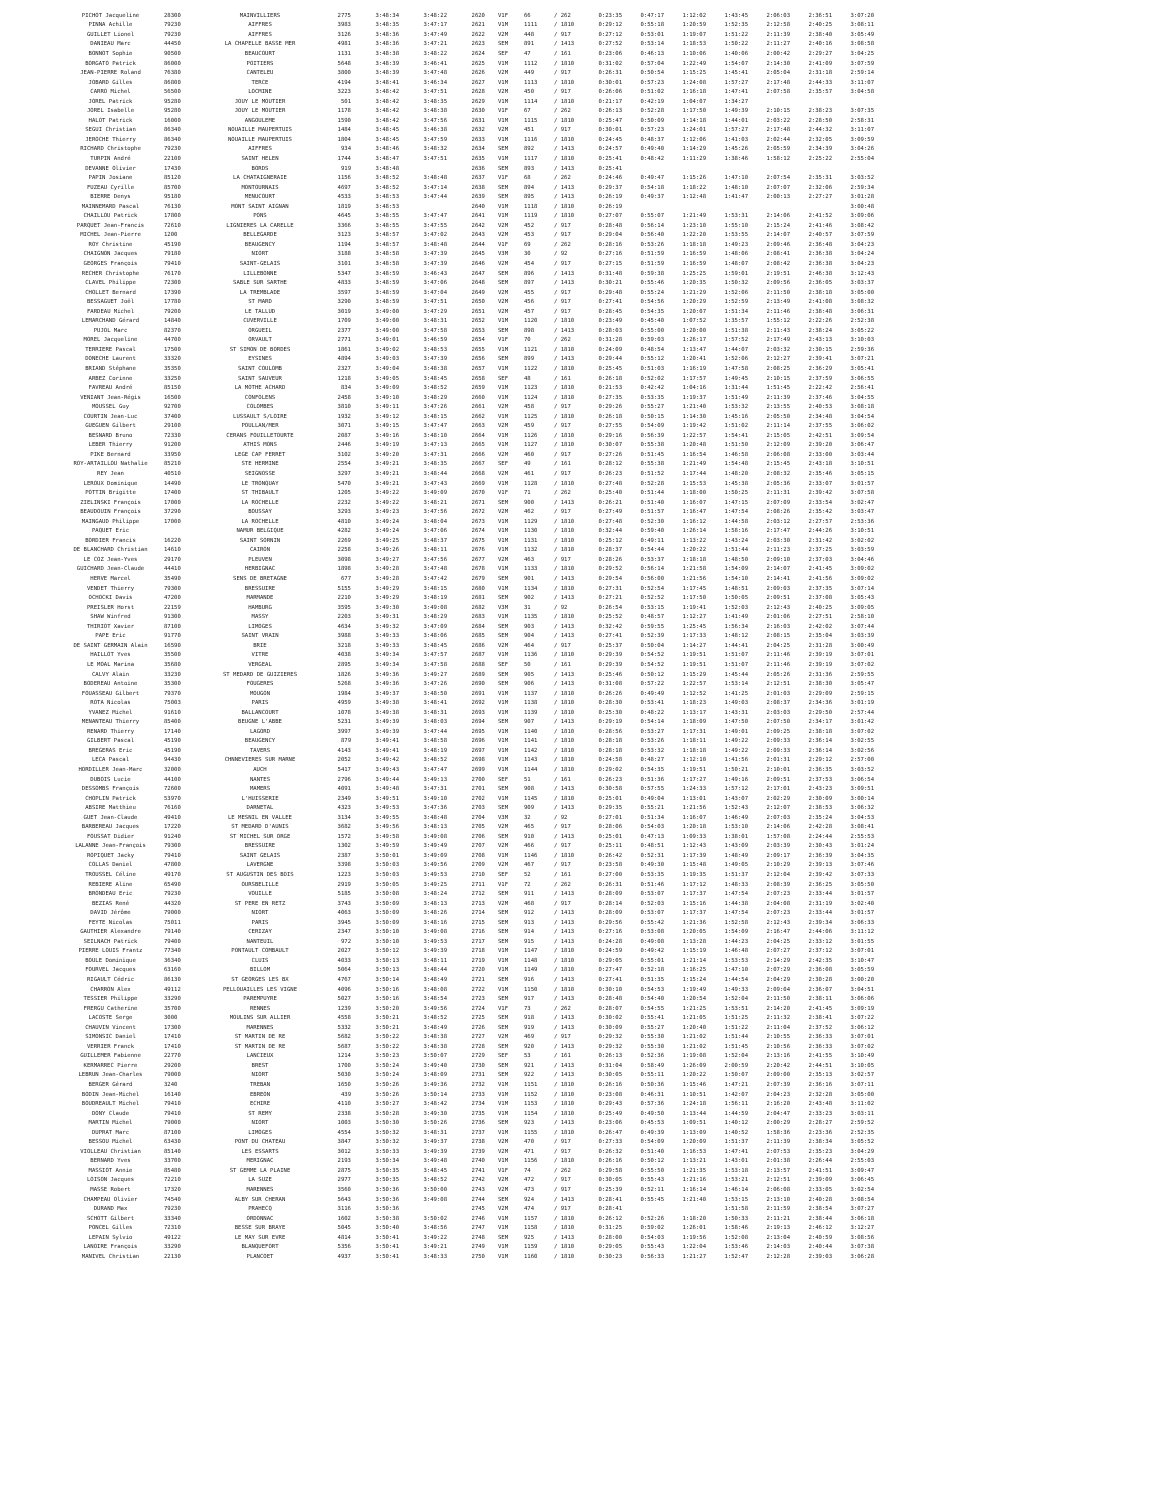| PICHOT Jacqueline | 28300 | MAINVILLIERS | 2775 | 3:48:34 | 3:48:22 | 2620 | V1F | 66 | / 262 | 0:23:35 | 0:47:17 | 1:12:02 | 1:43:45 | 2:06:03 | 2:36:51 | 3:07:20 |
| PINNA Achille | 79230 | AIFFRES | 3983 | 3:48:35 | 3:47:17 | 2621 | V1M | 1111 | / 1810 | 0:29:12 | 0:55:18 | 1:20:59 | 1:52:35 | 2:12:58 | 2:40:25 | 3:08:11 |
| GUILLET Lionel | 79230 | AIFFRES | 3126 | 3:48:36 | 3:47:49 | 2622 | V2M | 448 | / 917 | 0:27:12 | 0:53:01 | 1:19:07 | 1:51:22 | 2:11:39 | 2:38:40 | 3:05:49 |
| DANIEAU Marc | 44450 | LA CHAPELLE BASSE MER | 4981 | 3:48:36 | 3:47:21 | 2623 | SEM | 891 | / 1413 | 0:27:52 | 0:53:14 | 1:18:53 | 1:50:22 | 2:11:27 | 2:40:16 | 3:08:58 |
| BONNOT Sophie | 90500 | BEAUCOURT | 1131 | 3:48:38 | 3:48:22 | 2624 | SEF | 47 | / 161 | 0:23:06 | 0:46:13 | 1:10:06 | 1:40:06 | 2:00:42 | 2:29:27 | 3:04:25 |
| BORGATO Patrick | 86000 | POITIERS | 5648 | 3:48:39 | 3:46:41 | 2625 | V1M | 1112 | / 1810 | 0:31:02 | 0:57:04 | 1:22:49 | 1:54:07 | 2:14:30 | 2:41:09 | 3:07:59 |
| JEAN-PIERRE Roland | 76380 | CANTELEU | 3800 | 3:48:39 | 3:47:48 | 2626 | V2M | 449 | / 917 | 0:26:31 | 0:50:54 | 1:15:25 | 1:45:41 | 2:05:04 | 2:31:18 | 2:59:14 |
| JOBARD Gilles | 86800 | TERCE | 4194 | 3:48:41 | 3:46:34 | 2627 | V1M | 1113 | / 1810 | 0:30:01 | 0:57:23 | 1:24:08 | 1:57:27 | 2:17:48 | 2:44:33 | 3:11:07 |
| CARRO Michel | 56500 | LOCMINE | 3223 | 3:48:42 | 3:47:51 | 2628 | V2M | 450 | / 917 | 0:26:06 | 0:51:02 | 1:16:18 | 1:47:41 | 2:07:58 | 2:35:57 | 3:04:58 |
| JOREL Patrick | 95280 | JOUY LE MOUTIER | 501 | 3:48:42 | 3:48:35 | 2629 | V1M | 1114 | / 1810 | 0:21:17 | 0:42:19 | 1:04:07 | 1:34:27 | | | |
| JOREL Isabelle | 95280 | JOUY LE MOUTIER | 1178 | 3:48:42 | 3:48:38 | 2630 | V1F | 67 | / 262 | 0:26:13 | 0:52:28 | 1:17:50 | 1:49:39 | 2:10:15 | 2:38:23 | 3:07:35 |
| HALOT Patrick | 16000 | ANGOULEME | 1590 | 3:48:42 | 3:47:56 | 2631 | V1M | 1115 | / 1810 | 0:25:47 | 0:50:09 | 1:14:18 | 1:44:01 | 2:03:22 | 2:28:50 | 2:58:31 |
| SEGUI Christian | 86340 | NOUAILLE MAUPERTUIS | 1484 | 3:48:45 | 3:46:38 | 2632 | V2M | 451 | / 917 | 0:30:01 | 0:57:23 | 1:24:01 | 1:57:27 | 2:17:48 | 2:44:32 | 3:11:07 |
| JEROCHE Thierry | 86340 | NOUAILLE MAUPERTUIS | 1804 | 3:48:45 | 3:47:59 | 2633 | V1M | 1116 | / 1810 | 0:24:45 | 0:48:37 | 1:12:06 | 1:41:03 | 2:02:44 | 2:32:05 | 3:09:59 |
| RICHARD Christophe | 79230 | AIFFRES | 934 | 3:48:46 | 3:48:32 | 2634 | SEM | 892 | / 1413 | 0:24:57 | 0:49:40 | 1:14:29 | 1:45:26 | 2:05:59 | 2:34:39 | 3:04:26 |
| TURPIN André | 22100 | SAINT HELEN | 1744 | 3:48:47 | 3:47:51 | 2635 | V1M | 1117 | / 1810 | 0:25:41 | 0:48:42 | 1:11:29 | 1:38:46 | 1:58:12 | 2:25:22 | 2:55:04 |
| DEVANNE Olivier | 17430 | BORDS | 919 | 3:48:48 | | 2636 | SEM | 893 | / 1413 | 0:25:41 | | | | | | |
| PAPIN Josiane | 85120 | LA CHATAIGNERAIE | 1156 | 3:48:52 | 3:48:48 | 2637 | V1F | 68 | / 262 | 0:24:46 | 0:49:47 | 1:15:26 | 1:47:10 | 2:07:54 | 2:35:31 | 3:03:52 |
| FUZEAU Cyrille | 85700 | MONTOURNAIS | 4697 | 3:48:52 | 3:47:14 | 2638 | SEM | 894 | / 1413 | 0:29:37 | 0:54:18 | 1:18:22 | 1:48:10 | 2:07:07 | 2:32:06 | 2:59:34 |
| BIERRE Denys | 95180 | MENUCOURT | 4533 | 3:48:53 | 3:47:44 | 2639 | SEM | 895 | / 1413 | 0:26:19 | 0:49:37 | 1:12:48 | 1:41:47 | 2:00:13 | 2:27:27 | 3:01:28 |
| MAINNEMARD Pascal | 76130 | MONT SAINT AIGNAN | 1819 | 3:48:53 | | 2640 | V1M | 1118 | / 1810 | 0:26:19 | | | | | | 3:00:48 |
| CHAILLOU Patrick | 17800 | PONS | 4645 | 3:48:55 | 3:47:47 | 2641 | V1M | 1119 | / 1810 | 0:27:07 | 0:55:07 | 1:21:49 | 1:53:31 | 2:14:06 | 2:41:52 | 3:09:06 |
| PARQUET Jean-Francis | 72610 | LIGNIERES LA CARELLE | 3366 | 3:48:55 | 3:47:55 | 2642 | V2M | 452 | / 917 | 0:28:48 | 0:56:14 | 1:23:10 | 1:55:10 | 2:15:24 | 2:41:46 | 3:08:42 |
| MICHEL Jean-Pierre | 1200 | BELLEGARDE | 3123 | 3:48:57 | 3:47:02 | 2643 | V2M | 453 | / 917 | 0:29:04 | 0:56:40 | 1:22:20 | 1:53:55 | 2:14:07 | 2:40:57 | 3:07:59 |
| ROY Christine | 45190 | BEAUGENCY | 1194 | 3:48:57 | 3:48:48 | 2644 | V1F | 69 | / 262 | 0:28:16 | 0:53:26 | 1:18:18 | 1:49:23 | 2:09:46 | 2:36:48 | 3:04:23 |
| CHAIGNON Jacques | 79180 | NIORT | 3188 | 3:48:58 | 3:47:39 | 2645 | V3M | 30 | / 92 | 0:27:16 | 0:51:59 | 1:16:59 | 1:48:06 | 2:08:41 | 2:36:38 | 3:04:24 |
| GEORGES François | 79410 | SAINT-GELAIS | 3101 | 3:48:58 | 3:47:39 | 2646 | V2M | 454 | / 917 | 0:27:15 | 0:51:59 | 1:16:59 | 1:48:07 | 2:08:42 | 2:36:38 | 3:04:23 |
| RECHER Christophe | 76170 | LILLEBONNE | 5347 | 3:48:59 | 3:46:43 | 2647 | SEM | 896 | / 1413 | 0:31:48 | 0:59:38 | 1:25:25 | 1:59:01 | 2:19:51 | 2:46:38 | 3:12:43 |
| CLAVEL Philippe | 72300 | SABLE SUR SARTHE | 4833 | 3:48:59 | 3:47:06 | 2648 | SEM | 897 | / 1413 | 0:30:21 | 0:55:46 | 1:20:35 | 1:50:32 | 2:09:56 | 2:36:05 | 3:03:37 |
| CHOLLET Bernard | 17390 | LA TREMBLADE | 3597 | 3:48:59 | 3:47:04 | 2649 | V2M | 455 | / 917 | 0:29:48 | 0:55:24 | 1:21:29 | 1:52:06 | 2:11:50 | 2:38:18 | 3:05:00 |
| BESSAGUET Joël | 17780 | ST MARD | 3290 | 3:48:59 | 3:47:51 | 2650 | V2M | 456 | / 917 | 0:27:41 | 0:54:56 | 1:20:29 | 1:52:59 | 2:13:49 | 2:41:08 | 3:08:32 |
| FARDEAU Michel | 79200 | LE TALLUD | 3019 | 3:49:00 | 3:47:29 | 2651 | V2M | 457 | / 917 | 0:28:45 | 0:54:35 | 1:20:07 | 1:51:34 | 2:11:46 | 2:38:48 | 3:06:31 |
| LEMARCHAND Gérard | 14840 | CUVERVILLE | 1709 | 3:49:00 | 3:48:31 | 2652 | V1M | 1120 | / 1810 | 0:23:49 | 0:45:40 | 1:07:52 | 1:35:57 | 1:55:12 | 2:22:26 | 2:52:38 |
| PUJOL Marc | 82370 | ORGUEIL | 2377 | 3:49:00 | 3:47:58 | 2653 | SEM | 898 | / 1413 | 0:28:03 | 0:55:00 | 1:20:00 | 1:51:38 | 2:11:43 | 2:38:24 | 3:05:22 |
| MOREL Jacqueline | 44700 | ORVAULT | 2771 | 3:49:01 | 3:46:59 | 2654 | V1F | 70 | / 262 | 0:31:28 | 0:59:03 | 1:26:17 | 1:57:52 | 2:17:49 | 2:43:13 | 3:10:03 |
| TERRIERE Pascal | 17500 | ST SIMON DE BORDES | 1861 | 3:49:02 | 3:48:53 | 2655 | V1M | 1121 | / 1810 | 0:24:09 | 0:48:54 | 1:13:47 | 1:44:07 | 2:03:32 | 2:30:15 | 2:59:36 |
| DONECHE Laurent | 33320 | EYSINES | 4894 | 3:49:03 | 3:47:39 | 2656 | SEM | 899 | / 1413 | 0:29:44 | 0:55:12 | 1:20:41 | 1:52:06 | 2:12:27 | 2:39:41 | 3:07:21 |
| BRIAND Stéphane | 35350 | SAINT COULOMB | 2327 | 3:49:04 | 3:48:38 | 2657 | V1M | 1122 | / 1810 | 0:25:45 | 0:51:03 | 1:16:19 | 1:47:58 | 2:08:25 | 2:36:29 | 3:05:41 |
| ARBEZ Corinne | 33250 | SAINT SAUVEUR | 1218 | 3:49:05 | 3:48:45 | 2658 | SEF | 48 | / 161 | 0:26:18 | 0:52:02 | 1:17:57 | 1:49:45 | 2:10:15 | 2:37:59 | 3:06:55 |
| FAVREAU André | 85150 | LA MOTHE ACHARD | 834 | 3:49:09 | 3:48:52 | 2659 | V1M | 1123 | / 1810 | 0:21:53 | 0:42:42 | 1:04:16 | 1:31:44 | 1:51:45 | 2:22:42 | 2:56:41 |
| VENIANT Jean-Régis | 16500 | CONFOLENS | 2458 | 3:49:10 | 3:48:29 | 2660 | V1M | 1124 | / 1810 | 0:27:35 | 0:53:35 | 1:19:37 | 1:51:49 | 2:11:39 | 2:37:46 | 3:04:55 |
| MOUSSEL Guy | 92700 | COLOMBES | 3810 | 3:49:11 | 3:47:26 | 2661 | V2M | 458 | / 917 | 0:29:26 | 0:55:27 | 1:21:40 | 1:53:32 | 2:13:55 | 2:40:53 | 3:08:18 |
| COURTIN Jean-Luc | 37400 | LUSSAULT S/LOIRE | 1932 | 3:49:12 | 3:48:15 | 2662 | V1M | 1125 | / 1810 | 0:26:18 | 0:50:15 | 1:14:30 | 1:45:16 | 2:05:50 | 2:34:48 | 3:04:54 |
| GUEGUEN Gilbert | 29100 | POULLAN/MER | 3071 | 3:49:15 | 3:47:47 | 2663 | V2M | 459 | / 917 | 0:27:55 | 0:54:09 | 1:19:42 | 1:51:02 | 2:11:14 | 2:37:55 | 3:06:02 |
| BESNARD Bruno | 72330 | CERANS FOUILLETOURTE | 2087 | 3:49:16 | 3:48:10 | 2664 | V1M | 1126 | / 1810 | 0:29:16 | 0:56:39 | 1:22:57 | 1:54:41 | 2:15:05 | 2:42:51 | 3:09:54 |
| LEBER Thierry | 91200 | ATHIS MONS | 2446 | 3:49:19 | 3:47:13 | 2665 | V1M | 1127 | / 1810 | 0:30:07 | 0:55:38 | 1:20:48 | 1:51:50 | 2:12:09 | 2:39:20 | 3:06:47 |
| PIKE Bernard | 33950 | LEGE CAP FERRET | 3102 | 3:49:20 | 3:47:31 | 2666 | V2M | 460 | / 917 | 0:27:26 | 0:51:45 | 1:16:54 | 1:46:58 | 2:06:08 | 2:33:00 | 3:03:44 |
| ROY-ARTAILLOU Nathalie | 85210 | STE HERMINE | 2554 | 3:49:21 | 3:48:35 | 2667 | SEF | 49 | / 161 | 0:28:12 | 0:55:38 | 1:21:49 | 1:54:48 | 2:15:45 | 2:43:18 | 3:10:51 |
| REY Jean | 40510 | SEIGNOSSE | 3297 | 3:49:21 | 3:48:44 | 2668 | V2M | 461 | / 917 | 0:26:23 | 0:51:52 | 1:17:44 | 1:48:20 | 2:08:32 | 2:35:46 | 3:05:15 |
| LEROUX Dominique | 14490 | LE TRONQUAY | 5470 | 3:49:21 | 3:47:43 | 2669 | V1M | 1128 | / 1810 | 0:27:48 | 0:52:28 | 1:15:53 | 1:45:38 | 2:05:36 | 2:33:07 | 3:01:57 |
| POTTIN Brigitte | 17400 | ST THIBAULT | 1205 | 3:49:22 | 3:49:09 | 2670 | V1F | 71 | / 262 | 0:25:40 | 0:51:44 | 1:18:00 | 1:50:25 | 2:11:31 | 2:39:42 | 3:07:58 |
| ZIELINSKI François | 17000 | LA ROCHELLE | 2232 | 3:49:22 | 3:48:21 | 2671 | SEM | 900 | / 1413 | 0:26:21 | 0:51:40 | 1:16:07 | 1:47:15 | 2:07:09 | 2:33:54 | 3:02:47 |
| BEAUDOUIN François | 37290 | BOUSSAY | 3293 | 3:49:23 | 3:47:56 | 2672 | V2M | 462 | / 917 | 0:27:49 | 0:51:57 | 1:16:47 | 1:47:54 | 2:08:26 | 2:35:42 | 3:03:47 |
| MAINGAUD Philippe | 17000 | LA ROCHELLE | 4810 | 3:49:24 | 3:48:04 | 2673 | V1M | 1129 | / 1810 | 0:27:48 | 0:52:30 | 1:16:12 | 1:44:58 | 2:03:12 | 2:27:57 | 2:53:36 |
| PAQUET Eric | | NAMUR BELGIQUE | 4282 | 3:49:24 | 3:47:06 | 2674 | V1M | 1130 | / 1810 | 0:32:44 | 0:59:40 | 1:26:14 | 1:58:16 | 2:17:47 | 2:44:26 | 3:10:51 |
| BORDIER Francis | 16220 | SAINT SORNIN | 2269 | 3:49:25 | 3:48:37 | 2675 | V1M | 1131 | / 1810 | 0:25:12 | 0:49:11 | 1:13:22 | 1:43:24 | 2:03:30 | 2:31:42 | 3:02:02 |
| DE BLANCHARD Christian | 14610 | CAIRON | 2258 | 3:49:26 | 3:48:11 | 2676 | V1M | 1132 | / 1810 | 0:28:37 | 0:54:44 | 1:20:22 | 1:51:44 | 2:11:23 | 2:37:25 | 3:03:59 |
| LE COZ Jean-Yves | 29170 | PLEUVEN | 3098 | 3:49:27 | 3:47:56 | 2677 | V2M | 463 | / 917 | 0:28:26 | 0:53:37 | 1:18:18 | 1:48:50 | 2:09:10 | 2:37:03 | 3:04:46 |
| GUICHARD Jean-Claude | 44410 | HERBIGNAC | 1898 | 3:49:28 | 3:47:48 | 2678 | V1M | 1133 | / 1810 | 0:29:52 | 0:56:14 | 1:21:58 | 1:54:09 | 2:14:07 | 2:41:45 | 3:09:02 |
| HERVE Marcel | 35490 | SENS DE BRETAGNE | 677 | 3:49:28 | 3:47:42 | 2679 | SEM | 901 | / 1413 | 0:29:54 | 0:56:00 | 1:21:56 | 1:54:10 | 2:14:41 | 2:41:56 | 3:09:02 |
| VENDET Thierry | 79300 | BRESSUIRE | 5155 | 3:49:29 | 3:48:15 | 2680 | V1M | 1134 | / 1810 | 0:27:31 | 0:52:54 | 1:17:45 | 1:48:51 | 2:09:03 | 2:37:35 | 3:07:14 |
| OCHOCKI Davis | 47200 | MARMANDE | 2210 | 3:49:29 | 3:48:19 | 2681 | SEM | 902 | / 1413 | 0:27:21 | 0:52:52 | 1:17:50 | 1:50:05 | 2:09:51 | 2:37:08 | 3:05:43 |
| PREISLER Horst | 22159 | HAMBURG | 3595 | 3:49:30 | 3:49:08 | 2682 | V3M | 31 | / 92 | 0:26:54 | 0:53:15 | 1:19:41 | 1:52:03 | 2:12:43 | 2:40:25 | 3:09:05 |
| SHAW Winfred | 91300 | MASSY | 2203 | 3:49:31 | 3:48:29 | 2683 | V1M | 1135 | / 1810 | 0:25:52 | 0:48:57 | 1:12:27 | 1:41:49 | 2:01:06 | 2:27:51 | 2:58:10 |
| THIRIOT Xavier | 87100 | LIMOGES | 4634 | 3:49:32 | 3:47:09 | 2684 | SEM | 903 | / 1413 | 0:32:42 | 0:59:55 | 1:25:45 | 1:56:34 | 2:16:03 | 2:42:02 | 3:07:44 |
| PAPE Eric | 91770 | SAINT VRAIN | 3988 | 3:49:33 | 3:48:06 | 2685 | SEM | 904 | / 1413 | 0:27:41 | 0:52:39 | 1:17:33 | 1:48:12 | 2:08:15 | 2:35:04 | 3:03:39 |
| DE SAINT GERMAIN Alain | 16590 | BRIE | 3218 | 3:49:33 | 3:48:45 | 2686 | V2M | 464 | / 917 | 0:25:37 | 0:50:04 | 1:14:27 | 1:44:41 | 2:04:25 | 2:31:28 | 3:00:49 |
| HAILLOT Yves | 35500 | VITRE | 4038 | 3:49:34 | 3:47:57 | 2687 | V1M | 1136 | / 1810 | 0:29:39 | 0:54:52 | 1:19:51 | 1:51:07 | 2:11:46 | 2:39:19 | 3:07:01 |
| LE MOAL Marina | 35680 | VERGEAL | 2895 | 3:49:34 | 3:47:58 | 2688 | SEF | 50 | / 161 | 0:29:39 | 0:54:52 | 1:19:51 | 1:51:07 | 2:11:46 | 2:39:19 | 3:07:02 |
| CALVY Alain | 33230 | ST MEDARD DE GUIZIERES | 1826 | 3:49:36 | 3:49:27 | 2689 | SEM | 905 | / 1413 | 0:25:46 | 0:50:12 | 1:15:29 | 1:45:44 | 2:05:26 | 2:31:36 | 2:59:55 |
| BODEREAU Antoine | 35300 | FOUGERES | 5268 | 3:49:36 | 3:47:26 | 2690 | SEM | 906 | / 1413 | 0:31:08 | 0:57:22 | 1:22:57 | 1:53:14 | 2:12:51 | 2:38:30 | 3:05:47 |
| FOUASSEAU Gilbert | 79370 | MOUGON | 1984 | 3:49:37 | 3:48:50 | 2691 | V1M | 1137 | / 1810 | 0:26:26 | 0:49:49 | 1:12:52 | 1:41:25 | 2:01:03 | 2:29:09 | 2:59:15 |
| ROTA Nicolas | 75003 | PARIS | 4959 | 3:49:38 | 3:48:41 | 2692 | V1M | 1138 | / 1810 | 0:28:30 | 0:53:41 | 1:18:23 | 1:49:03 | 2:08:37 | 2:34:36 | 3:01:19 |
| YVANEZ Michel | 91610 | BALLANCOURT | 1078 | 3:49:38 | 3:48:31 | 2693 | V1M | 1139 | / 1810 | 0:25:30 | 0:48:22 | 1:13:17 | 1:43:31 | 2:03:03 | 2:29:50 | 2:57:44 |
| MENANTEAU Thierry | 85400 | BEUGNE L'ABBE | 5231 | 3:49:39 | 3:48:03 | 2694 | SEM | 907 | / 1413 | 0:29:19 | 0:54:14 | 1:18:09 | 1:47:50 | 2:07:50 | 2:34:17 | 3:01:42 |
| RENARD Thierry | 17140 | LAGORD | 3997 | 3:49:39 | 3:47:44 | 2695 | V1M | 1140 | / 1810 | 0:28:56 | 0:53:27 | 1:17:31 | 1:49:01 | 2:09:25 | 2:38:18 | 3:07:02 |
| GILBERT Pascal | 45190 | BEAUGENCY | 879 | 3:49:41 | 3:48:58 | 2696 | V1M | 1141 | / 1810 | 0:28:18 | 0:53:26 | 1:18:11 | 1:49:22 | 2:09:33 | 2:36:14 | 3:02:55 |
| BREGERAS Eric | 45190 | TAVERS | 4143 | 3:49:41 | 3:48:19 | 2697 | V1M | 1142 | / 1810 | 0:28:18 | 0:53:32 | 1:18:18 | 1:49:22 | 2:09:33 | 2:36:14 | 3:02:56 |
| LECA Pascal | 94430 | CHNNEVIERES SUR MARNE | 2052 | 3:49:42 | 3:48:52 | 2698 | V1M | 1143 | / 1810 | 0:24:58 | 0:48:27 | 1:12:10 | 1:41:56 | 2:01:31 | 2:29:12 | 2:57:00 |
| HORDILLER Jean-Marc | 32000 | AUCH | 5417 | 3:49:43 | 3:47:47 | 2699 | V1M | 1144 | / 1810 | 0:29:02 | 0:54:35 | 1:19:51 | 1:50:21 | 2:10:01 | 2:36:35 | 3:03:52 |
| DUBOIS Lucie | 44100 | NANTES | 2796 | 3:49:44 | 3:49:13 | 2700 | SEF | 51 | / 161 | 0:26:23 | 0:51:36 | 1:17:27 | 1:49:16 | 2:09:51 | 2:37:53 | 3:06:54 |
| DESSOMBS François | 72600 | MAMERS | 4091 | 3:49:48 | 3:47:31 | 2701 | SEM | 908 | / 1413 | 0:30:58 | 0:57:55 | 1:24:33 | 1:57:12 | 2:17:01 | 2:43:23 | 3:09:51 |
| CHOPLIN Patrick | 53970 | L'HUISSERIE | 2349 | 3:49:51 | 3:49:10 | 2702 | V1M | 1145 | / 1810 | 0:25:01 | 0:49:04 | 1:13:01 | 1:43:07 | 2:02:29 | 2:30:09 | 3:00:14 |
| ABSIRE Matthieu | 76160 | DARNETAL | 4323 | 3:49:53 | 3:47:36 | 2703 | SEM | 909 | / 1413 | 0:29:35 | 0:55:21 | 1:21:56 | 1:52:43 | 2:12:07 | 2:38:53 | 3:06:32 |
| GUET Jean-Claude | 49410 | LE MESNIL EN VALLEE | 3134 | 3:49:55 | 3:48:48 | 2704 | V3M | 32 | / 92 | 0:27:01 | 0:51:34 | 1:16:07 | 1:46:49 | 2:07:03 | 2:35:24 | 3:04:53 |
| BARBEREAU Jacques | 17220 | ST MEDARD D'AUNIS | 3682 | 3:49:56 | 3:48:13 | 2705 | V2M | 465 | / 917 | 0:28:06 | 0:54:03 | 1:20:18 | 1:53:10 | 2:14:06 | 2:42:28 | 3:08:41 |
| FOUSSAT Didier | 91240 | ST MICHEL SUR ORGE | 1572 | 3:49:58 | 3:49:08 | 2706 | SEM | 910 | / 1413 | 0:25:01 | 0:47:13 | 1:09:33 | 1:38:01 | 1:57:08 | 2:24:44 | 2:55:53 |
| LALANNE Jean-François | 79300 | BRESSUIRE | 1302 | 3:49:59 | 3:49:49 | 2707 | V2M | 466 | / 917 | 0:25:11 | 0:48:51 | 1:12:43 | 1:43:09 | 2:03:39 | 2:30:43 | 3:01:24 |
| ROPIQUET Jacky | 79410 | SAINT GELAIS | 2387 | 3:50:01 | 3:49:09 | 2708 | V1M | 1146 | / 1810 | 0:26:42 | 0:52:31 | 1:17:39 | 1:48:49 | 2:09:17 | 2:36:39 | 3:04:35 |
| COLLAS Daniel | 47800 | LAVERGNE | 3398 | 3:50:03 | 3:49:56 | 2709 | V2M | 467 | / 917 | 0:23:58 | 0:49:30 | 1:15:48 | 1:49:05 | 2:10:29 | 2:39:13 | 3:07:46 |
| TROUSSEL Céline | 49170 | ST AUGUSTIN DES BOIS | 1223 | 3:50:03 | 3:49:53 | 2710 | SEF | 52 | / 161 | 0:27:00 | 0:53:35 | 1:19:35 | 1:51:37 | 2:12:04 | 2:39:42 | 3:07:33 |
| REBIERE Aline | 65490 | OURSBELILLE | 2919 | 3:50:05 | 3:49:25 | 2711 | V1F | 72 | / 262 | 0:26:31 | 0:51:46 | 1:17:12 | 1:48:33 | 2:08:39 | 2:36:25 | 3:05:50 |
| BRONDEAU Eric | 79230 | VOUILLE | 5185 | 3:50:08 | 3:48:24 | 2712 | SEM | 911 | / 1413 | 0:28:09 | 0:53:07 | 1:17:37 | 1:47:54 | 2:07:23 | 2:33:44 | 3:01:57 |
| BEZIAS René | 44320 | ST PERE EN RETZ | 3743 | 3:50:09 | 3:48:13 | 2713 | V2M | 468 | / 917 | 0:28:14 | 0:52:03 | 1:15:16 | 1:44:38 | 2:04:08 | 2:31:19 | 3:02:40 |
| DAVID Jérôme | 79000 | NIORT | 4063 | 3:50:09 | 3:48:26 | 2714 | SEM | 912 | / 1413 | 0:28:09 | 0:53:07 | 1:17:37 | 1:47:54 | 2:07:23 | 2:33:44 | 3:01:57 |
| FEYTE Nicolas | 75011 | PARIS | 3945 | 3:50:09 | 3:48:16 | 2715 | SEM | 913 | / 1413 | 0:29:56 | 0:55:42 | 1:21:36 | 1:52:58 | 2:12:43 | 2:39:34 | 3:06:33 |
| GAUTHIER Alexandre | 79140 | CERIZAY | 2347 | 3:50:10 | 3:49:08 | 2716 | SEM | 914 | / 1413 | 0:27:16 | 0:53:08 | 1:20:05 | 1:54:09 | 2:16:47 | 2:44:06 | 3:11:12 |
| SEILNACH Patrick | 79400 | NANTEUIL | 972 | 3:50:10 | 3:49:53 | 2717 | SEM | 915 | / 1413 | 0:24:28 | 0:49:08 | 1:13:28 | 1:44:23 | 2:04:25 | 2:33:12 | 3:01:55 |
| PIERRE LOUIS Frantz | 77340 | PONTAULT COMBAULT | 2027 | 3:50:12 | 3:49:39 | 2718 | V1M | 1147 | / 1810 | 0:24:59 | 0:49:42 | 1:15:19 | 1:46:48 | 2:07:27 | 2:37:12 | 3:07:01 |
| BOULE Dominique | 36340 | CLUIS | 4033 | 3:50:13 | 3:48:11 | 2719 | V1M | 1148 | / 1810 | 0:29:05 | 0:55:01 | 1:21:14 | 1:53:53 | 2:14:29 | 2:42:35 | 3:10:47 |
| FOURVEL Jacques | 63160 | BILLOM | 5064 | 3:50:13 | 3:48:44 | 2720 | V1M | 1149 | / 1810 | 0:27:47 | 0:52:18 | 1:16:25 | 1:47:10 | 2:07:29 | 2:36:08 | 3:05:59 |
| RIGAULT Cédric | 86130 | ST GEORGES LES BX | 4767 | 3:50:14 | 3:48:49 | 2721 | SEM | 916 | / 1413 | 0:27:41 | 0:51:35 | 1:15:24 | 1:44:54 | 2:04:29 | 2:30:28 | 3:00:20 |
| CHARRON Alex | 49112 | PELLOUAILLES LES VIGNE | 4096 | 3:50:16 | 3:48:08 | 2722 | V1M | 1150 | / 1810 | 0:30:10 | 0:54:53 | 1:19:49 | 1:49:33 | 2:09:04 | 2:36:07 | 3:04:51 |
| TESSIER Philippe | 33290 | PAREMPUYRE | 5027 | 3:50:16 | 3:48:54 | 2723 | SEM | 917 | / 1413 | 0:28:48 | 0:54:40 | 1:20:54 | 1:52:04 | 2:11:50 | 2:38:11 | 3:06:06 |
| FRERGU Catherine | 35700 | RENNES | 1239 | 3:50:20 | 3:49:56 | 2724 | V1F | 73 | / 262 | 0:28:07 | 0:54:55 | 1:21:25 | 1:53:51 | 2:14:20 | 2:41:45 | 3:09:19 |
| LACOSTE Serge | 3000 | MOULINS SUR ALLIER | 4558 | 3:50:21 | 3:48:52 | 2725 | SEM | 918 | / 1413 | 0:30:02 | 0:55:41 | 1:21:05 | 1:51:25 | 2:11:32 | 2:38:41 | 3:07:22 |
| CHAUVIN Vincent | 17300 | MARENNES | 5332 | 3:50:21 | 3:48:49 | 2726 | SEM | 919 | / 1413 | 0:30:09 | 0:55:27 | 1:20:40 | 1:51:22 | 2:11:04 | 2:37:52 | 3:06:12 |
| SIMONSIC Daniel | 17410 | ST MARTIN DE RE | 5682 | 3:50:22 | 3:48:38 | 2727 | V2M | 469 | / 917 | 0:29:32 | 0:55:30 | 1:21:02 | 1:51:44 | 2:10:55 | 2:36:33 | 3:07:01 |
| VERRIER Franck | 17410 | ST MARTIN DE RE | 5687 | 3:50:22 | 3:48:38 | 2728 | SEM | 920 | / 1413 | 0:29:32 | 0:55:30 | 1:21:02 | 1:51:45 | 2:10:56 | 2:36:33 | 3:07:02 |
| GUILLEMER Fabienne | 22770 | LANCIEUX | 1214 | 3:50:23 | 3:50:07 | 2729 | SEF | 53 | / 161 | 0:26:13 | 0:52:36 | 1:19:08 | 1:52:04 | 2:13:16 | 2:41:55 | 3:10:49 |
| KERMARREC Pierre | 29200 | BREST | 1700 | 3:50:24 | 3:49:40 | 2730 | SEM | 921 | / 1413 | 0:31:04 | 0:58:49 | 1:26:09 | 2:00:59 | 2:20:42 | 2:44:51 | 3:10:05 |
| LEBRUN Jean-Charles | 79000 | NIORT | 5030 | 3:50:24 | 3:48:09 | 2731 | SEM | 922 | / 1413 | 0:30:05 | 0:55:11 | 1:20:22 | 1:50:07 | 2:09:00 | 2:35:13 | 3:02:57 |
| BERGER Gérard | 3240 | TREBAN | 1650 | 3:50:26 | 3:49:36 | 2732 | V1M | 1151 | / 1810 | 0:26:16 | 0:50:36 | 1:15:46 | 1:47:21 | 2:07:39 | 2:36:16 | 3:07:11 |
| BODIN Jean-Michel | 16140 | EBREON | 439 | 3:50:26 | 3:50:14 | 2733 | V1M | 1152 | / 1810 | 0:23:08 | 0:46:31 | 1:10:51 | 1:42:07 | 2:04:23 | 2:32:28 | 3:05:00 |
| BOUDREAULT Michel | 79410 | ECHIRE | 4110 | 3:50:27 | 3:48:42 | 2734 | V1M | 1153 | / 1810 | 0:29:43 | 0:57:36 | 1:24:18 | 1:56:11 | 2:16:20 | 2:43:48 | 3:11:02 |
| DONY Claude | 79410 | ST REMY | 2338 | 3:50:28 | 3:49:30 | 2735 | V1M | 1154 | / 1810 | 0:25:49 | 0:49:50 | 1:13:44 | 1:44:59 | 2:04:47 | 2:33:23 | 3:03:11 |
| MARTIN Michel | 79000 | NIORT | 1003 | 3:50:30 | 3:50:26 | 2736 | SEM | 923 | / 1413 | 0:23:06 | 0:45:53 | 1:09:51 | 1:40:12 | 2:00:29 | 2:28:27 | 2:59:52 |
| DUPRAT Marc | 87100 | LIMOGES | 4554 | 3:50:32 | 3:48:31 | 2737 | V1M | 1155 | / 1810 | 0:26:47 | 0:49:39 | 1:13:09 | 1:40:52 | 1:58:36 | 2:23:36 | 2:52:35 |
| BESSOU Michel | 63430 | PONT DU CHATEAU | 3847 | 3:50:32 | 3:49:37 | 2738 | V2M | 470 | / 917 | 0:27:33 | 0:54:09 | 1:20:09 | 1:51:37 | 2:11:39 | 2:38:34 | 3:05:52 |
| VIOLLEAU Christian | 85140 | LES ESSARTS | 3012 | 3:50:33 | 3:49:39 | 2739 | V2M | 471 | / 917 | 0:26:32 | 0:51:40 | 1:16:53 | 1:47:41 | 2:07:53 | 2:35:23 | 3:04:29 |
| BERNARD Yves | 33700 | MERIGNAC | 2193 | 3:50:34 | 3:49:48 | 2740 | V1M | 1156 | / 1810 | 0:26:16 | 0:50:12 | 1:13:21 | 1:43:01 | 2:01:38 | 2:26:44 | 2:55:03 |
| MASSIOT Annie | 85480 | ST GEMME LA PLAINE | 2875 | 3:50:35 | 3:48:45 | 2741 | V1F | 74 | / 262 | 0:29:58 | 0:55:50 | 1:21:35 | 1:53:18 | 2:13:57 | 2:41:51 | 3:09:47 |
| LOISON Jacques | 72210 | LA SUZE | 2977 | 3:50:35 | 3:48:52 | 2742 | V2M | 472 | / 917 | 0:30:05 | 0:55:43 | 1:21:16 | 1:53:21 | 2:12:51 | 2:39:09 | 3:06:45 |
| MASSE Robert | 17320 | MARENNES | 3560 | 3:50:36 | 3:50:00 | 2743 | V2M | 473 | / 917 | 0:25:39 | 0:52:11 | 1:16:14 | 1:46:14 | 2:06:08 | 2:33:05 | 3:02:54 |
| CHAMPEAU Olivier | 74540 | ALBY SUR CHERAN | 5643 | 3:50:36 | 3:49:08 | 2744 | SEM | 924 | / 1413 | 0:28:41 | 0:55:45 | 1:21:40 | 1:53:15 | 2:13:10 | 2:40:28 | 3:08:54 |
| DURAND Max | 79230 | PRAHECQ | 3116 | 3:50:36 | | 2745 | V2M | 474 | / 917 | 0:28:41 | | | 1:51:58 | 2:11:59 | 2:38:54 | 3:07:27 |
| SCHOTT Gilbert | 33340 | ORDONNAC | 1602 | 3:50:38 | 3:50:02 | 2746 | V1M | 1157 | / 1810 | 0:26:12 | 0:52:26 | 1:18:20 | 1:50:33 | 2:11:21 | 2:38:44 | 3:06:18 |
| PONCEL Gilles | 72310 | BESSE SUR BRAYE | 5045 | 3:50:40 | 3:48:56 | 2747 | V1M | 1158 | / 1810 | 0:31:25 | 0:59:02 | 1:26:01 | 1:58:46 | 2:19:13 | 2:46:12 | 3:12:27 |
| LEPAIN Sylvio | 49122 | LE MAY SUR EVRE | 4814 | 3:50:41 | 3:49:22 | 2748 | SEM | 925 | / 1413 | 0:28:00 | 0:54:03 | 1:19:56 | 1:52:08 | 2:13:04 | 2:40:59 | 3:08:56 |
| LANOIRE François | 33290 | BLANQUEFORT | 5356 | 3:50:41 | 3:49:21 | 2749 | V1M | 1159 | / 1810 | 0:29:05 | 0:55:43 | 1:22:04 | 1:53:46 | 2:14:03 | 2:40:44 | 3:07:38 |
| MANIVEL Christian | 22130 | PLANCOET | 4937 | 3:50:41 | 3:48:33 | 2750 | V1M | 1160 | / 1810 | 0:30:23 | 0:56:33 | 1:21:27 | 1:52:47 | 2:12:28 | 2:39:03 | 3:06:28 |